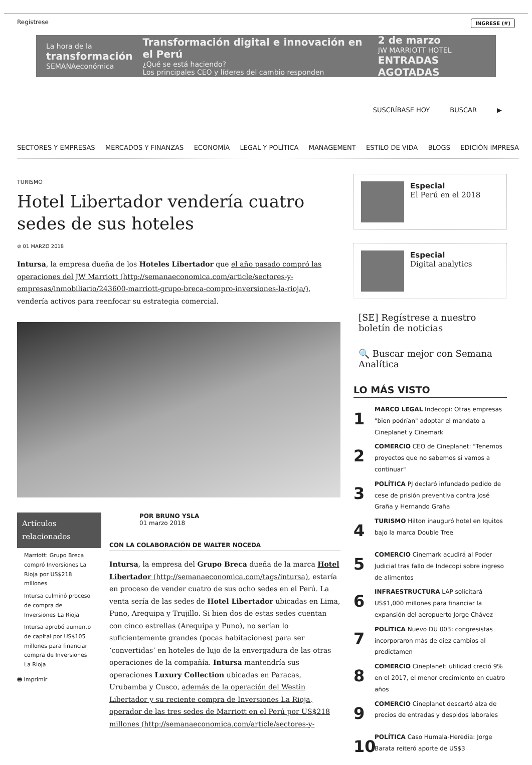Regístrese INGRESE (#)
La hora de la
transformación
SEMANAeconómica
Transformación digital e innovación en el Perú
¿Qué se está haciendo?
Los principales CEO y líderes del cambio responden
2 de marzo
JW MARRIOTT HOTEL
ENTRADAS AGOTADAS
SUSCRÍBASE HOY BUSCAR ▶
SECTORES Y EMPRESAS MERCADOS Y FINANZAS ECONOMÍA LEGAL Y POLÍTICA MANAGEMENT ESTILO DE VIDA BLOGS EDICIÓN IMPRESA
TURISMO
Hotel Libertador vendería cuatro sedes de sus hoteles
⊘ 01 MARZO 2018
Intursa, la empresa dueña de los Hoteles Libertador que el año pasado compró las operaciones del JW Marriott (http://semanaeconomica.com/article/sectores-y-empresas/inmobiliario/243600-marriott-grupo-breca-compro-inversiones-la-rioja/), vendería activos para reenfocar su estrategia comercial.
Artículos relacionados
Marriott: Grupo Breca compró Inversiones La Rioja por US$218 millones
Intursa culminó proceso de compra de Inversiones La Rioja
Intursa aprobó aumento de capital por US$105 millones para financiar compra de Inversiones La Rioja
🖶 Imprimir
POR BRUNO YSLA
01 marzo 2018
CON LA COLABORACIÓN DE WALTER NOCEDA
Intursa, la empresa del Grupo Breca dueña de la marca Hotel Libertador (http://semanaeconomica.com/tags/intursa), estaría en proceso de vender cuatro de sus ocho sedes en el Perú. La venta sería de las sedes de Hotel Libertador ubicadas en Lima, Puno, Arequipa y Trujillo. Si bien dos de estas sedes cuentan con cinco estrellas (Arequipa y Puno), no serían lo suficientemente grandes (pocas habitaciones) para ser ‘convertidas’ en hoteles de lujo de la envergadura de las otras operaciones de la compañía. Intursa mantendría sus operaciones Luxury Collection ubicadas en Paracas, Urubamba y Cusco, además de la operación del Westin Libertador y su reciente compra de Inversiones La Rioja, operador de las tres sedes de Marriott en el Perú por US$218 millones (http://semanaeconomica.com/article/sectores-y-
Especial
El Perú en el 2018
Especial
Digital analytics
[SE] Regístrese a nuestro boletín de noticias
🔍 Buscar mejor con Semana Analítica
LO MÁS VISTO
1 MARCO LEGAL Indecopi: Otras empresas "bien podrían" adoptar el mandato a Cineplanet y Cinemark
2 COMERCIO CEO de Cineplanet: "Tenemos proyectos que no sabemos si vamos a continuar"
3 POLÍTICA PJ declaró infundado pedido de cese de prisión preventiva contra José Graña y Hernando Graña
4 TURISMO Hilton inauguró hotel en Iquitos bajo la marca Double Tree
5 COMERCIO Cinemark acudirá al Poder Judicial tras fallo de Indecopi sobre ingreso de alimentos
6 INFRAESTRUCTURA LAP solicitará US$1,000 millones para financiar la expansión del aeropuerto Jorge Chávez
7 POLÍTICA Nuevo DU 003: congresistas incorporaron más de diez cambios al predictamen
8 COMERCIO Cineplanet: utilidad creció 9% en el 2017, el menor crecimiento en cuatro años
9 COMERCIO Cineplanet descartó alza de precios de entradas y despidos laborales
10 POLÍTICA Caso Humala-Heredia: Jorge Barata reiteró aporte de US$3